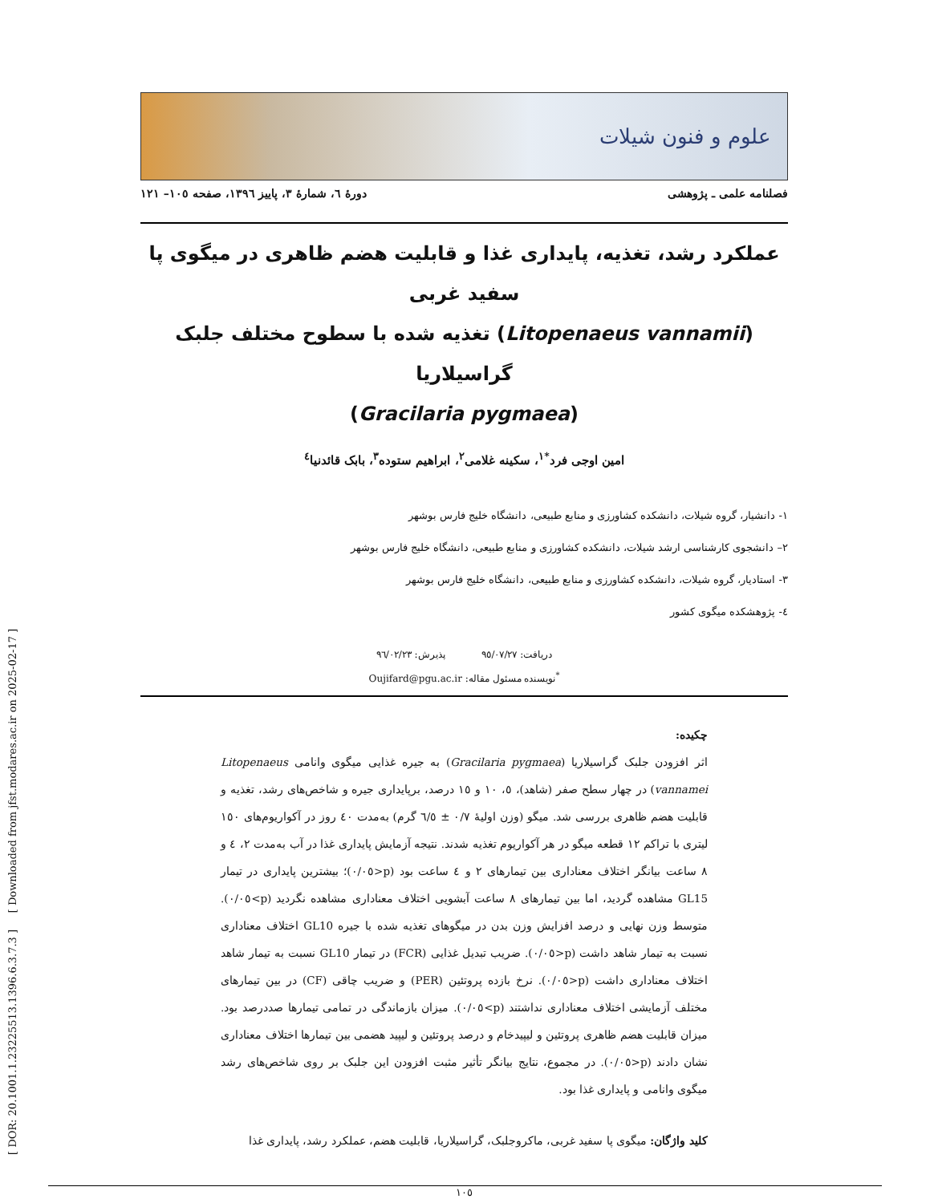[ DOR: 20.1001.1.23225513.1396.6.3.7.3 ] [ Downloaded from jfst.modares.ac.ir on 2025-02-17 ]
علوم و فنون شیلات
فصلنامه علمی ـ پژوهشی دورهٔ ٦، شمارهٔ ٣، پاییز ١٣٩٦، صفحه ١٠٥– ١٢١
عملکرد رشد، تغذیه، پایداری غذا و قابلیت هضم ظاهری در میگوی پا سفید غربی
(Litopenaeus vannamii) تغذیه شده با سطوح مختلف جلبک گراسیلاریا
(Gracilaria pygmaea)
امین اوجی فرد<sup>*١</sup>، سکینه غلامی<sup>٢</sup>، ابراهیم ستوده<sup>٣</sup>، بابک قائدنیا<sup>٤</sup>
١- دانشیار، گروه شیلات، دانشکده کشاورزی و منابع طبیعی، دانشگاه خلیج فارس بوشهر
٢– دانشجوی کارشناسی ارشد شیلات، دانشکده کشاورزی و منابع طبیعی، دانشگاه خلیج فارس بوشهر
٣- استادیار، گروه شیلات، دانشکده کشاورزی و منابع طبیعی، دانشگاه خلیج فارس بوشهر
٤- پژوهشکده میگوی کشور
دریافت: ٩٥/٠٧/٢٧ پذیرش: ٩٦/٠٢/٢٣
<sup>*</sup> نویسنده مسئول مقاله: Oujifard@pgu.ac.ir
چکیده:
اثر افزودن جلبک گراسیلاریا (Gracilaria pygmaea) به جیره غذایی میگوی وانامی Litopenaeus vannamei) در چهار سطح صفر (شاهد)، ٥، ١٠ و ١٥ درصد، برپایداری جیره و شاخص‌های رشد، تغذیه و قابلیت هضم ظاهری بررسی شد. میگو (وزن اولیهٔ ٠/٧ ± ٦/٥ گرم) به‌مدت ٤٠ روز در آکواریوم‌های ١٥٠ لیتری با تراکم ١٢ قطعه میگو در هر آکواریوم تغذیه شدند. نتیجه آزمایش پایداری غذا در آب به‌مدت ٢، ٤ و ٨ ساعت بیانگر اختلاف معناداری بین تیمارهای ٢ و ٤ ساعت بود (p<٠/٠٥)؛ بیشترین پایداری در تیمار GL15 مشاهده گردید، اما بین تیمارهای ٨ ساعت آبشویی اختلاف معناداری مشاهده نگردید (p>٠/٠٥). متوسط وزن نهایی و درصد افزایش وزن بدن در میگوهای تغذیه شده با جیره GL10 اختلاف معناداری نسبت به تیمار شاهد داشت (p<٠/٠٥). ضریب تبدیل غذایی (FCR) در تیمار GL10 نسبت به تیمار شاهد اختلاف معناداری داشت (p<٠/٠٥). نرخ بازده پروتئین (PER) و ضریب چاقی (CF) در بین تیمارهای مختلف آزمایشی اختلاف معناداری نداشتند (p>٠/٠٥). میزان بازماندگی در تمامی تیمارها صددرصد بود. میزان قابلیت هضم ظاهری پروتئین و لیپیدخام و درصد پروتئین و لیپید هضمی بین تیمارها اختلاف معناداری نشان دادند (p<٠/٠٥). در مجموع، نتایج بیانگر تأثیر مثبت افزودن این جلبک بر روی شاخص‌های رشد میگوی وانامی و پایداری غذا بود.
کلید واژگان: میگوی پا سفید غربی، ماکروجلبک، گراسیلاریا، قابلیت هضم، عملکرد رشد، پایداری غذا
١٠٥